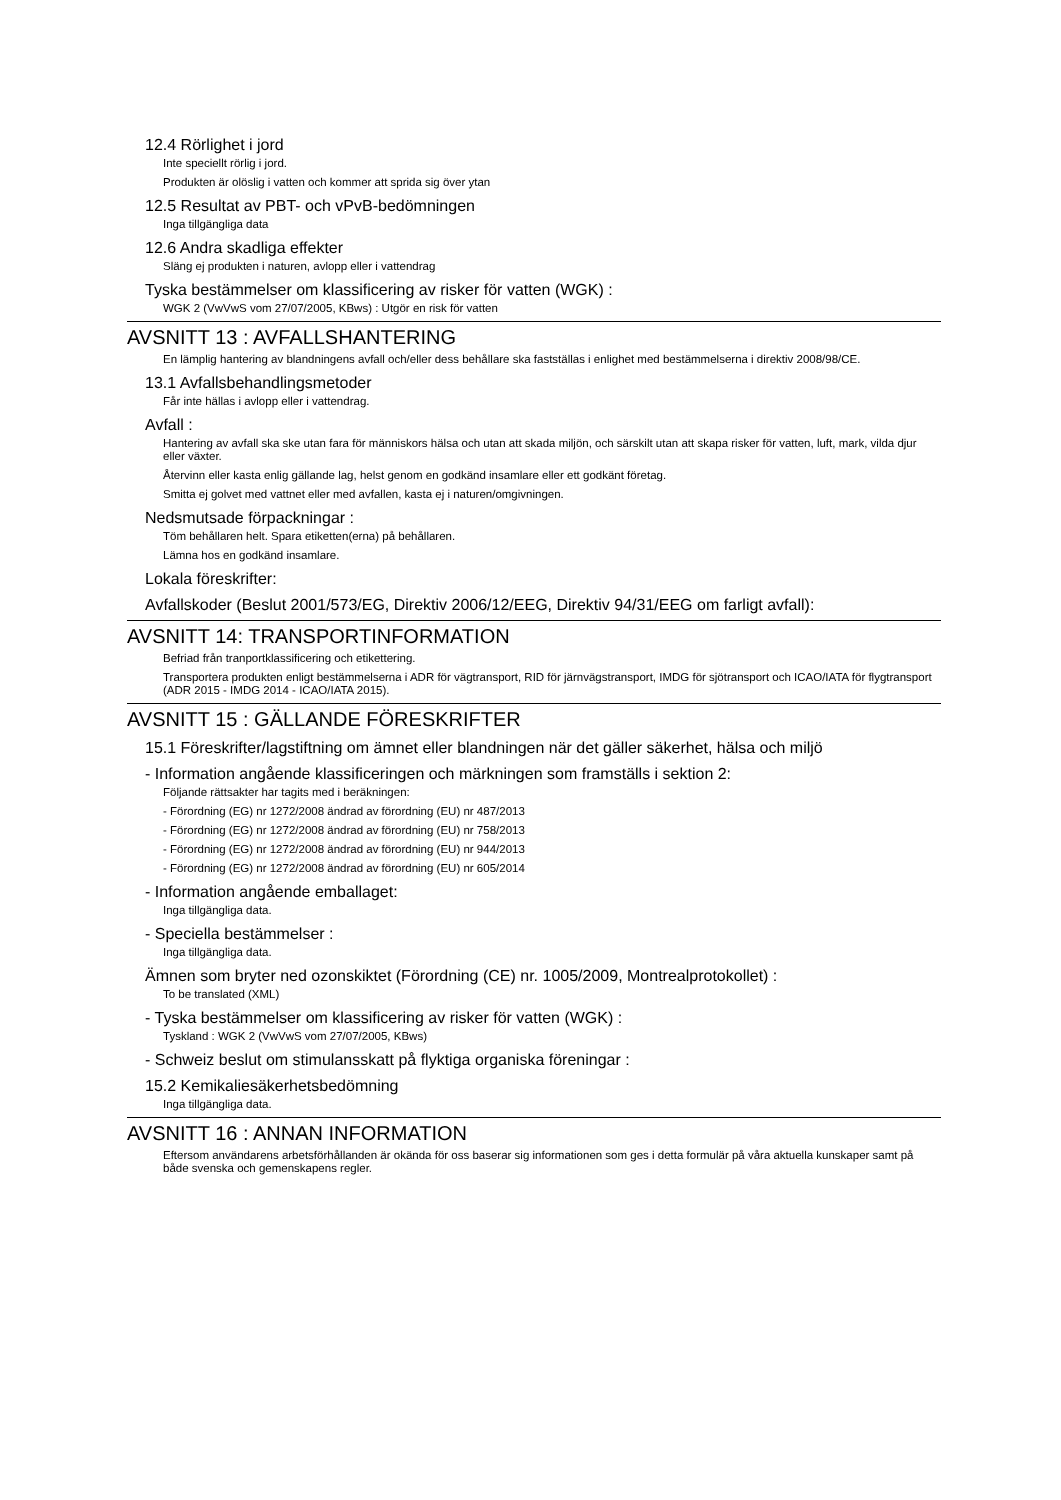12.4 Rörlighet i jord
Inte speciellt rörlig i jord.
Produkten är olöslig i vatten och kommer att sprida sig över ytan
12.5 Resultat av PBT- och vPvB-bedömningen
Inga tillgängliga data
12.6 Andra skadliga effekter
Släng ej produkten i naturen, avlopp eller i vattendrag
Tyska bestämmelser om klassificering av risker för vatten (WGK) :
WGK 2 (VwVwS vom 27/07/2005, KBws) : Utgör en risk för vatten
AVSNITT 13 : AVFALLSHANTERING
En lämplig hantering av blandningens avfall och/eller dess behållare ska fastställas i enlighet med bestämmelserna i direktiv 2008/98/CE.
13.1 Avfallsbehandlingsmetoder
Får inte hällas i avlopp eller i vattendrag.
Avfall :
Hantering av avfall ska ske utan fara för människors hälsa och utan att skada miljön, och särskilt utan att skapa risker för vatten, luft, mark, vilda djur eller växter.
Återvinn eller kasta enlig gällande lag, helst genom en godkänd insamlare eller ett godkänt företag.
Smitta ej golvet med vattnet eller med avfallen, kasta ej i naturen/omgivningen.
Nedsmutsade förpackningar :
Töm behållaren helt. Spara etiketten(erna) på behållaren.
Lämna hos en godkänd insamlare.
Lokala föreskrifter:
Avfallskoder (Beslut 2001/573/EG, Direktiv 2006/12/EEG, Direktiv 94/31/EEG om farligt avfall):
AVSNITT 14: TRANSPORTINFORMATION
Befriad från tranportklassificering och etikettering.
Transportera produkten enligt bestämmelserna i ADR för vägtransport, RID för järnvägstransport, IMDG för sjötransport och ICAO/IATA för flygtransport (ADR 2015 - IMDG 2014 - ICAO/IATA 2015).
AVSNITT 15 : GÄLLANDE FÖRESKRIFTER
15.1 Föreskrifter/lagstiftning om ämnet eller blandningen när det gäller säkerhet, hälsa och miljö
- Information angående klassificeringen och märkningen som framställs i sektion 2:
Följande rättsakter har tagits med i beräkningen:
- Förordning (EG) nr 1272/2008 ändrad av förordning (EU) nr 487/2013
- Förordning (EG) nr 1272/2008 ändrad av förordning (EU) nr 758/2013
- Förordning (EG) nr 1272/2008 ändrad av förordning (EU) nr 944/2013
- Förordning (EG) nr 1272/2008 ändrad av förordning (EU) nr 605/2014
- Information angående emballaget:
Inga tillgängliga data.
- Speciella bestämmelser :
Inga tillgängliga data.
Ämnen som bryter ned ozonskiktet (Förordning (CE) nr. 1005/2009, Montrealprotokollet) :
To be translated (XML)
- Tyska bestämmelser om klassificering av risker för vatten (WGK) :
Tyskland : WGK 2 (VwVwS vom 27/07/2005, KBws)
- Schweiz beslut om stimulansskatt på flyktiga organiska föreningar :
15.2 Kemikaliesäkerhetsbedömning
Inga tillgängliga data.
AVSNITT 16 : ANNAN INFORMATION
Eftersom användarens arbetsförhållanden är okända för oss baserar sig informationen som ges i detta formulär på våra aktuella kunskaper samt på både svenska och gemenskapens regler.